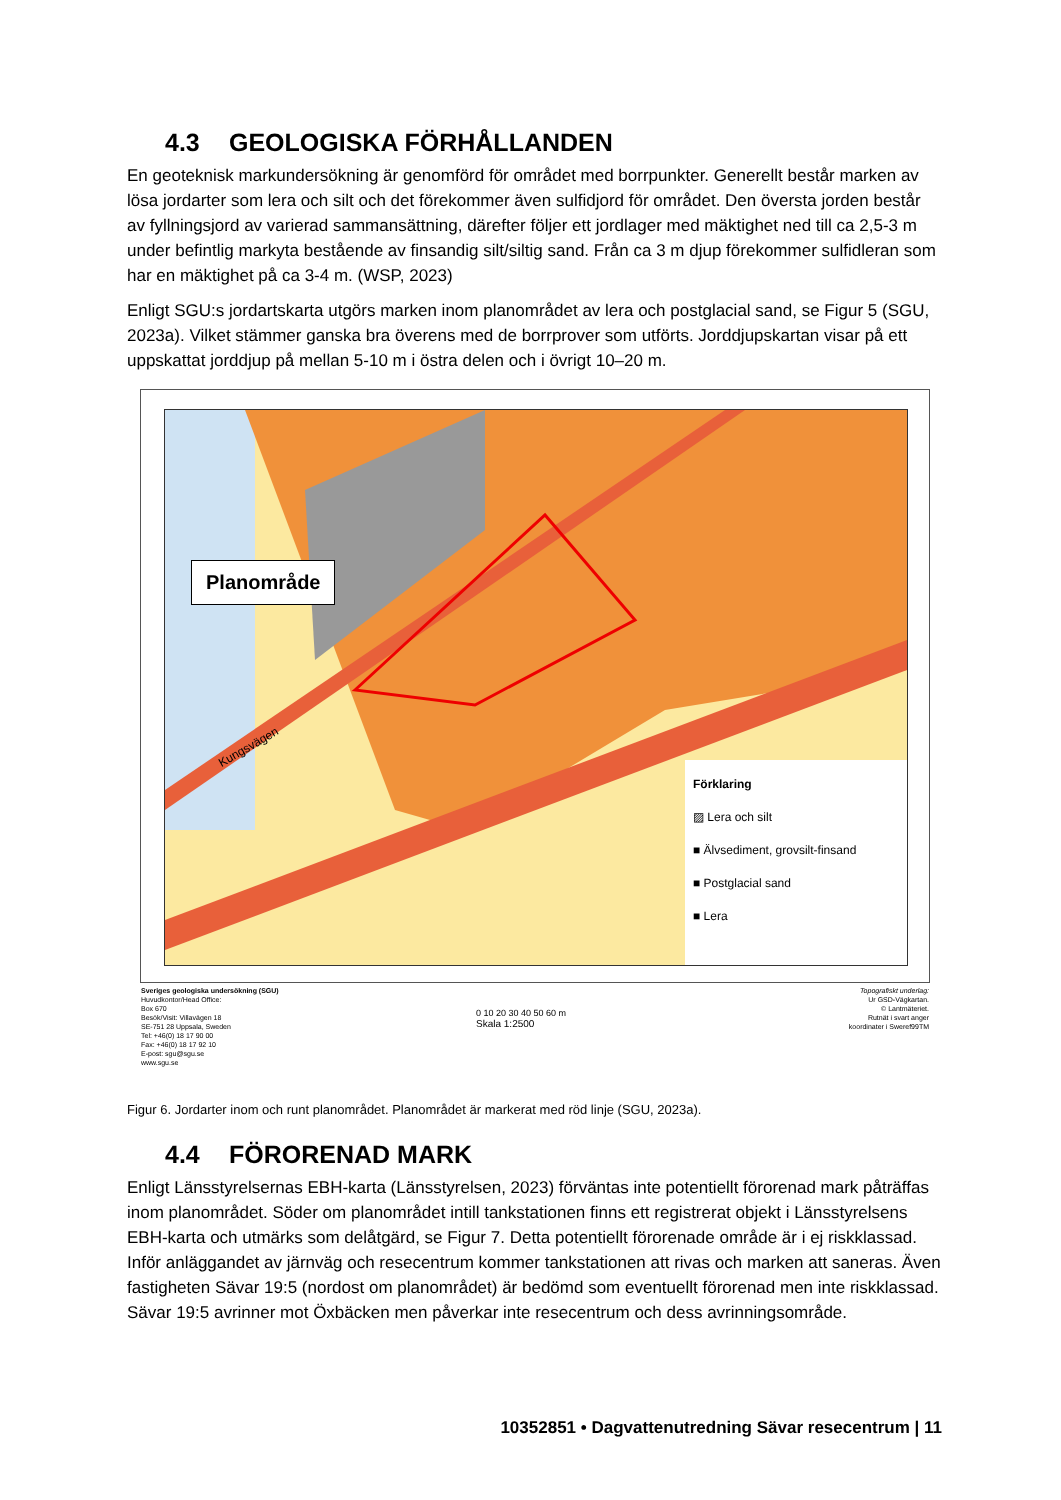4.3 GEOLOGISKA FÖRHÅLLANDEN
En geoteknisk markundersökning är genomförd för området med borrpunkter. Generellt består marken av lösa jordarter som lera och silt och det förekommer även sulfidjord för området. Den översta jorden består av fyllningsjord av varierad sammansättning, därefter följer ett jordlager med mäktighet ned till ca 2,5-3 m under befintlig markyta bestående av finsandig silt/siltig sand. Från ca 3 m djup förekommer sulfidleran som har en mäktighet på ca 3-4 m. (WSP, 2023)
Enligt SGU:s jordartskarta utgörs marken inom planområdet av lera och postglacial sand, se Figur 5 (SGU, 2023a). Vilket stämmer ganska bra överens med de borrprover som utförts. Jorddjupskartan visar på ett uppskattat jorddjup på mellan 5-10 m i östra delen och i övrigt 10–20 m.
Planområde
Kungsvägen
Förklaring
▨ Lera och silt
■ Älvsediment, grovsilt-finsand
■ Postglacial sand
■ Lera
Sveriges geologiska undersökning (SGU)
Huvudkontor/Head Office:
Box 670
Besök/Visit: Villavägen 18
SE-751 28 Uppsala, Sweden
Tel: +46(0) 18 17 90 00
Fax: +46(0) 18 17 92 10
E-post: sgu@sgu.se
www.sgu.se
0 10 20 30 40 50 60 m
Skala 1:2500
Topografiskt underlag:
Ur GSD-Vägkartan.
© Lantmäteriet.
Rutnät i svart anger
koordinater i Sweref99TM
Figur 6. Jordarter inom och runt planområdet. Planområdet är markerat med röd linje (SGU, 2023a).
4.4 FÖRORENAD MARK
Enligt Länsstyrelsernas EBH-karta (Länsstyrelsen, 2023) förväntas inte potentiellt förorenad mark påträffas inom planområdet. Söder om planområdet intill tankstationen finns ett registrerat objekt i Länsstyrelsens EBH-karta och utmärks som delåtgärd, se Figur 7. Detta potentiellt förorenade område är i ej riskklassad. Inför anläggandet av järnväg och resecentrum kommer tankstationen att rivas och marken att saneras. Även fastigheten Sävar 19:5 (nordost om planområdet) är bedömd som eventuellt förorenad men inte riskklassad. Sävar 19:5 avrinner mot Öxbäcken men påverkar inte resecentrum och dess avrinningsområde.
10352851 • Dagvattenutredning Sävar resecentrum | 11